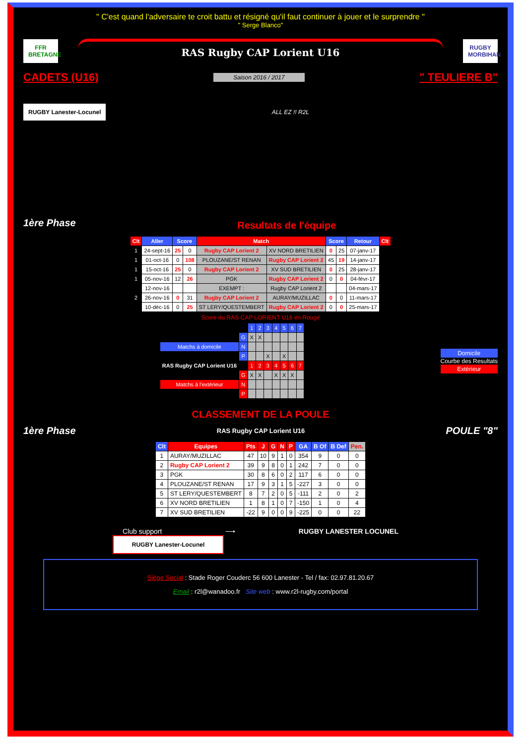" C'est quand l'adversaire te croit battu et résigné qu'il faut continuer à jouer et le surprendre "
" Serge Blanco"
FFR BRETAGNE
RAS Rugby CAP Lorient U16
RUGBY MORBIHAN
CADETS (U16) Saison 2016 / 2017 " TEULIERE B"
RUGBY Lanester-Locunel
ALL EZ !! R2L
1ère Phase
Resultats de l'équipe
| Clt | Aller | Score | | Match | | Score | | Retour | Clt |
| --- | --- | --- | --- | --- | --- | --- | --- | --- | --- |
| 1 | 24-sept-16 | 25 | 0 | Rugby CAP Lorient 2 | XV NORD BRETILIEN | 0 | 25 | 07-janv-17 | |
| 1 | 01-oct-16 | 0 | 108 | PLOUZANE/ST RENAN | Rugby CAP Lorient 2 | 45 | 19 | 14-janv-17 | |
| 1 | 15-oct-16 | 25 | 0 | Rugby CAP Lorient 2 | XV SUD BRETILIEN | 0 | 25 | 28-janv-17 | |
| 1 | 05-nov-16 | 12 | 26 | PGK | Rugby CAP Lorient 2 | 0 | 0 | 04-févr-17 | |
| | 12-nov-16 | | | EXEMPT : | Rugby CAP Lorient 2 | | | 04-mars-17 | |
| 2 | 26-nov-16 | 0 | 31 | Rugby CAP Lorient 2 | AURAY/MUZILLAC | 0 | 0 | 11-mars-17 | |
| | 10-déc-16 | 0 | 25 | ST LERY/QUESTEMBERT | Rugby CAP Lorient 2 | 0 | 0 | 25-mars-17 | |
Score du RAS CAP LORIENT U16 en Rouge
| | | 1 | 2 | 3 | 4 | 5 | 6 | 7 |
| | G | X | X | | | | | |
| Matchs à domicile | N | | | | | | | |
| | P | | | X | | X | | |
| RAS Rugby CAP Lorient U16 | | 1 | 2 | 3 | 4 | 5 | 6 | 7 |
| | G | X | X | | X | X | X | |
| Matchs à l'extérieur | N | | | | | | | |
| | P | | | | | | | |
Domicile
Courbe des Resultats
Extérieur
CLASSEMENT DE LA POULE
1ère Phase RAS Rugby CAP Lorient U16 POULE "8"
| Clt | Equipes | Pts | J | G | N | P | GA | B Of | B Def | Pen. |
| --- | --- | --- | --- | --- | --- | --- | --- | --- | --- | --- |
| 1 | AURAY/MUZILLAC | 47 | 10 | 9 | 1 | 0 | 354 | 9 | 0 | 0 |
| 2 | Rugby CAP Lorient 2 | 39 | 9 | 8 | 0 | 1 | 242 | 7 | 0 | 0 |
| 3 | PGK | 30 | 8 | 6 | 0 | 2 | 117 | 6 | 0 | 0 |
| 4 | PLOUZANE/ST RENAN | 17 | 9 | 3 | 1 | 5 | -227 | 3 | 0 | 0 |
| 5 | ST LERY/QUESTEMBERT | 8 | 7 | 2 | 0 | 5 | -111 | 2 | 0 | 2 |
| 6 | XV NORD BRETILIEN | 1 | 8 | 1 | 0 | 7 | -150 | 1 | 0 | 4 |
| 7 | XV SUD BRETILIEN | -22 | 9 | 0 | 0 | 9 | -225 | 0 | 0 | 22 |
Club support ⟶ RUGBY LANESTER LOCUNEL
RUGBY Lanester-Locunel
Siège Social : Stade Roger Couderc 56 600 Lanester - Tel / fax: 02.97.81.20.67
Email : r2l@wanadoo.fr Site web : www.r2l-rugby.com/portal